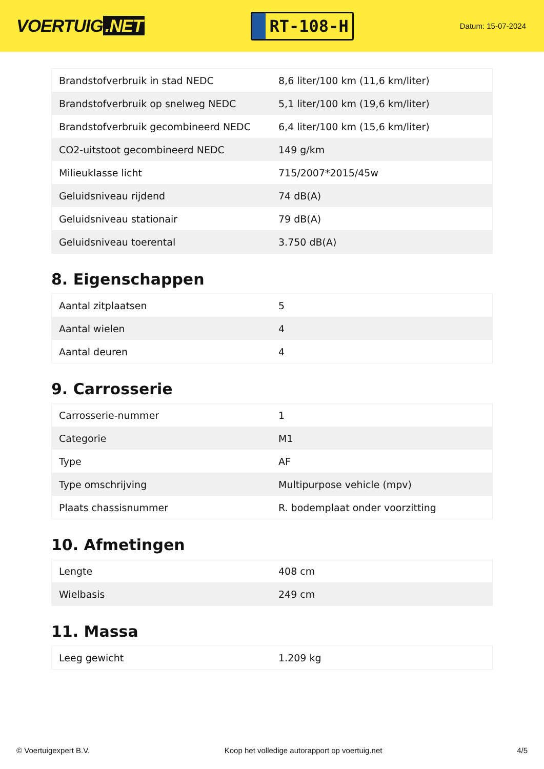VOERTUIG.NET
RT-108-H
Datum: 15-07-2024
| Brandstofverbruik in stad NEDC | 8,6 liter/100 km (11,6 km/liter) |
| Brandstofverbruik op snelweg NEDC | 5,1 liter/100 km (19,6 km/liter) |
| Brandstofverbruik gecombineerd NEDC | 6,4 liter/100 km (15,6 km/liter) |
| CO2-uitstoot gecombineerd NEDC | 149 g/km |
| Milieuklasse licht | 715/2007*2015/45w |
| Geluidsniveau rijdend | 74 dB(A) |
| Geluidsniveau stationair | 79 dB(A) |
| Geluidsniveau toerental | 3.750 dB(A) |
8. Eigenschappen
| Aantal zitplaatsen | 5 |
| Aantal wielen | 4 |
| Aantal deuren | 4 |
9. Carrosserie
| Carrosserie-nummer | 1 |
| Categorie | M1 |
| Type | AF |
| Type omschrijving | Multipurpose vehicle (mpv) |
| Plaats chassisnummer | R. bodemplaat onder voorzitting |
10. Afmetingen
| Lengte | 408 cm |
| Wielbasis | 249 cm |
11. Massa
| Leeg gewicht | 1.209 kg |
© Voertuigexpert B.V. Koop het volledige autorapport op voertuig.net 4/5